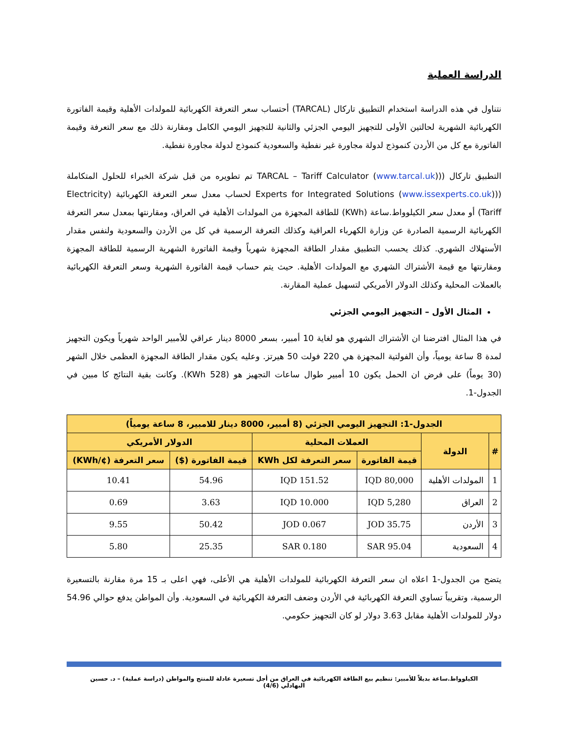الدراسة العملية
نتناول في هذه الدراسة استخدام التطبيق تاركال (TARCAL) أحتساب سعر التعرفة الكهربائية للمولدات الأهلية وقيمة الفاتورة الكهربائية الشهرية لحالتين الأولى للتجهيز اليومي الجزئي والثانية للتجهيز اليومي الكامل ومقارنة ذلك مع سعر التعرفة وقيمة الفاتورة مع كل من الأردن كنموذج لدولة مجاورة غير نفطية والسعودية كنموذج لدولة مجاورة نفطية.
التطبيق تاركال ((TARCAL – Tariff Calculator (www.tarcal.uk) تم تطويره من قبل شركة الخبراء للحلول المتكاملة ((Experts for Integrated Solutions (www.issexperts.co.uk) لحساب معدل سعر التعرفة الكهربائية (Electricity Tariff) أو معدل سعر الكيلوواط.ساعة (KWh) للطاقة المجهزة من المولدات الأهلية في العراق، ومقارنتها بمعدل سعر التعرفة الكهربائية الرسمية الصادرة عن وزارة الكهرباء العراقية وكذلك التعرفة الرسمية في كل من الأردن والسعودية ولنفس مقدار الأستهلاك الشهري. كذلك يحسب التطبيق مقدار الطاقة المجهزة شهرياً وقيمة الفاتورة الشهرية الرسمية للطاقة المجهزة ومقارنتها مع قيمة الأشتراك الشهري مع المولدات الأهلية. حيث يتم حساب قيمة الفاتورة الشهرية وسعر التعرفة الكهربائية بالعملات المحلية وكذلك الدولار الأمريكي لتسهيل عملية المقارنة.
المثال الأول – التجهيز اليومي الجزئي
في هذا المثال افترضنا ان الأشتراك الشهري هو لغاية 10 أمبير، بسعر 8000 دينار عراقي للأمبير الواحد شهرياً ويكون التجهيز لمدة 8 ساعة يومياً، وأن الفولتية المجهزة هي 220 فولت 50 هيرتز. وعليه يكون مقدار الطاقة المجهزة العظمى خلال الشهر (30 يوماً) على فرض ان الحمل يكون 10 أمبير طوال ساعات التجهيز هو (528 KWh). وكانت بقية النتائج كا مبين في الجدول-1.
| الجدول-1: التجهيز اليومي الجزئي (8 أمبير، 8000 دينار للامبير، 8 ساعة يومياً) | | | | | |
| --- | --- | --- | --- | --- | --- |
| # | الدولة | العملات المحلية | | الدولار الأمريكي | |
| | | قيمة الفاتورة | سعر التعرفة لكل KWh | قيمة الفاتورة ($) | سعر التعرفة (¢/KWh) |
| 1 | المولدات الأهلية | 80,000 IQD | 151.52 IQD | 54.96 | 10.41 |
| 2 | العراق | 5,280 IQD | 10.000 IQD | 3.63 | 0.69 |
| 3 | الأردن | 35.75 JOD | 0.067 JOD | 50.42 | 9.55 |
| 4 | السعودية | 95.04 SAR | 0.180 SAR | 25.35 | 5.80 |
يتضح من الجدول-1 اعلاه ان سعر التعرفة الكهربائية للمولدات الأهلية هي الأعلى، فهي اعلى بـ 15 مرة مقارنة بالتسعيرة الرسمية، وتقريباً تساوي التعرفة الكهربائية في الأردن وضعف التعرفة الكهربائية في السعودية. وأن المواطن يدفع حوالي 54.96 دولار للمولدات الأهلية مقابل 3.63 دولار لو كان التجهيز حكومي.
الكيلوواط.ساعة بديلاً للأمبير: تنظيم بيع الطاقة الكهربائية في العراق من أجل تسعيرة عادلة للمنتج والمواطن (دراسة عملية) – د. حسين البهادلي (4/6)